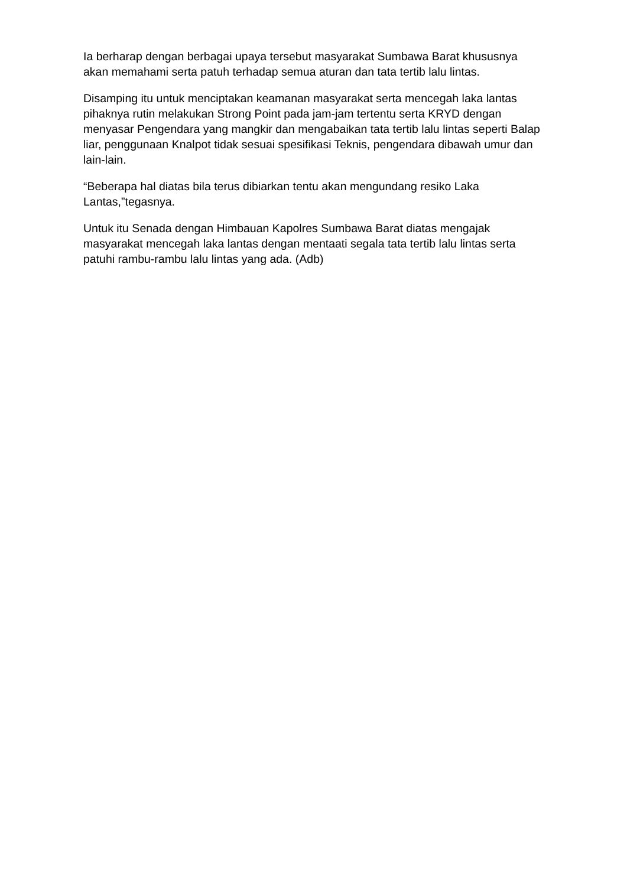Ia berharap dengan berbagai upaya tersebut masyarakat Sumbawa Barat khususnya akan memahami serta patuh terhadap semua aturan dan tata tertib lalu lintas.
Disamping itu untuk menciptakan keamanan masyarakat serta mencegah laka lantas pihaknya rutin melakukan Strong Point pada jam-jam tertentu serta KRYD dengan menyasar Pengendara yang mangkir dan mengabaikan tata tertib lalu lintas seperti Balap liar, penggunaan Knalpot tidak sesuai spesifikasi Teknis, pengendara dibawah umur dan lain-lain.
“Beberapa hal diatas bila terus dibiarkan tentu akan mengundang resiko Laka Lantas,”tegasnya.
Untuk itu Senada dengan Himbauan Kapolres Sumbawa Barat diatas mengajak masyarakat mencegah laka lantas dengan mentaati segala tata tertib lalu lintas serta patuhi rambu-rambu lalu lintas yang ada. (Adb)